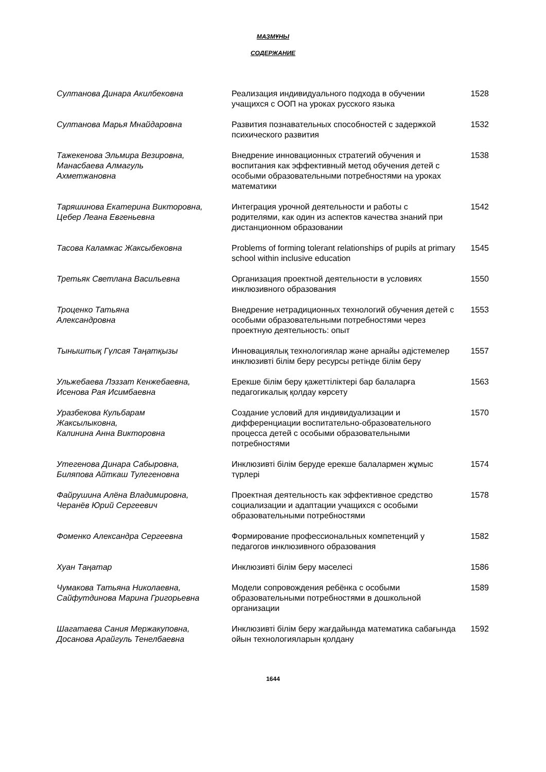МАЗМҰНЫ
СОДЕРЖАНИЕ
| Султанова Динара Акилбековна | Реализация индивидуального подхода в обучении учащихся с ООП на уроках русского языка | 1528 |
| Султанова Марья Мнайдаровна | Развития познавательных способностей с задержкой психического развития | 1532 |
| Тажекенова Эльмира Везировна, Манасбаева Алмагуль Ахметжановна | Внедрение инновационных стратегий обучения и воспитания как эффективный метод обучения детей с особыми образовательными потребностями на уроках математики | 1538 |
| Таряшинова Екатерина Викторовна, Цебер Леана Евгеньевна | Интеграция урочной деятельности и работы с родителями, как один из аспектов качества знаний при дистанционном образовании | 1542 |
| Тасова Каламкас Жаксыбековна | Problems of forming tolerant relationships of pupils at primary school within inclusive education | 1545 |
| Третьяк Светлана Васильевна | Организация проектной деятельности в условиях инклюзивного образования | 1550 |
| Троценко Татьяна Александровна | Внедрение нетрадиционных технологий обучения детей с особыми образовательными потребностями через проектную деятельность: опыт | 1553 |
| Тыныштық Гүлсая Таңатқызы | Инновациялық технологиялар және арнайы әдістемелер инклюзивті білім беру ресурсы ретінде білім беру | 1557 |
| Ульжебаева Лэззат Кенжебаевна, Исенова Рая Исимбаевна | Ерекше білім беру қажеттіліктері бар балаларға педагогикалық қолдау көрсету | 1563 |
| Уразбекова Кульбарам Жаксылыковна, Калинина Анна Викторовна | Создание условий для индивидуализации и дифференциации воспитательно-образовательного процесса детей с особыми образовательными потребностями | 1570 |
| Утегенова Динара Сабыровна, Биляпова Айткаш Тулегеновна | Инклюзивті білім беруде ерекше балалармен жұмыс түрлері | 1574 |
| Файрушина Алёна Владимировна, Черанёв Юрий Сергеевич | Проектная деятельность как эффективное средство социализации и адаптации учащихся с особыми образовательными потребностями | 1578 |
| Фоменко Александра Сергеевна | Формирование профессиональных компетенций у педагогов инклюзивного образования | 1582 |
| Хуан Таңатар | Инклюзивті білім беру мәселесі | 1586 |
| Чумакова Татьяна Николаевна, Сайфутдинова Марина Григорьевна | Модели сопровождения ребёнка с особыми образовательными потребностями в дошкольной организации | 1589 |
| Шагатаева Сания Мержакуповна, Досанова Арайгуль Тенелбаевна | Инклюзивті білім беру жағдайында математика сабағында ойын технологияларын қолдану | 1592 |
1644